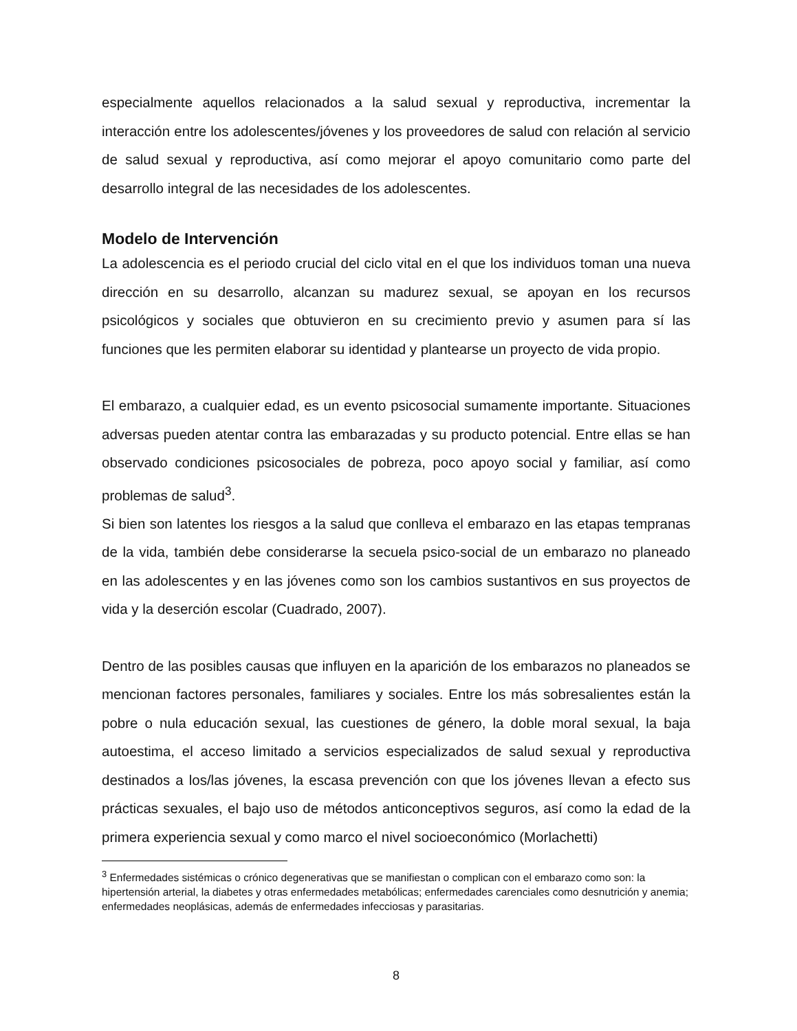especialmente aquellos relacionados a la salud sexual y reproductiva, incrementar la interacción entre los adolescentes/jóvenes y los proveedores de salud con relación al servicio de salud sexual y reproductiva, así como mejorar el apoyo comunitario como parte del desarrollo integral de las necesidades de los adolescentes.
Modelo de Intervención
La adolescencia es el periodo crucial del ciclo vital en el que los individuos toman una nueva dirección en su desarrollo, alcanzan su madurez sexual, se apoyan en los recursos psicológicos y sociales que obtuvieron en su crecimiento previo y asumen para sí las funciones que les permiten elaborar su identidad y plantearse un proyecto de vida propio.
El embarazo, a cualquier edad, es un evento psicosocial sumamente importante. Situaciones adversas pueden atentar contra las embarazadas y su producto potencial. Entre ellas se han observado condiciones psicosociales de pobreza, poco apoyo social y familiar, así como problemas de salud<sup>3</sup>.
Si bien son latentes los riesgos a la salud que conlleva el embarazo en las etapas tempranas de la vida, también debe considerarse la secuela psico-social de un embarazo no planeado en las adolescentes y en las jóvenes como son los cambios sustantivos en sus proyectos de vida y la deserción escolar (Cuadrado, 2007).
Dentro de las posibles causas que influyen en la aparición de los embarazos no planeados se mencionan factores personales, familiares y sociales. Entre los más sobresalientes están la pobre o nula educación sexual, las cuestiones de género, la doble moral sexual, la baja autoestima, el acceso limitado a servicios especializados de salud sexual y reproductiva destinados a los/las jóvenes, la escasa prevención con que los jóvenes llevan a efecto sus prácticas sexuales, el bajo uso de métodos anticonceptivos seguros, así como la edad de la primera experiencia sexual y como marco el nivel socioeconómico (Morlachetti)
<sup>3</sup> Enfermedades sistémicas o crónico degenerativas que se manifiestan o complican con el embarazo como son: la hipertensión arterial, la diabetes y otras enfermedades metabólicas; enfermedades carenciales como desnutrición y anemia; enfermedades neoplásicas, además de enfermedades infecciosas y parasitarias.
8